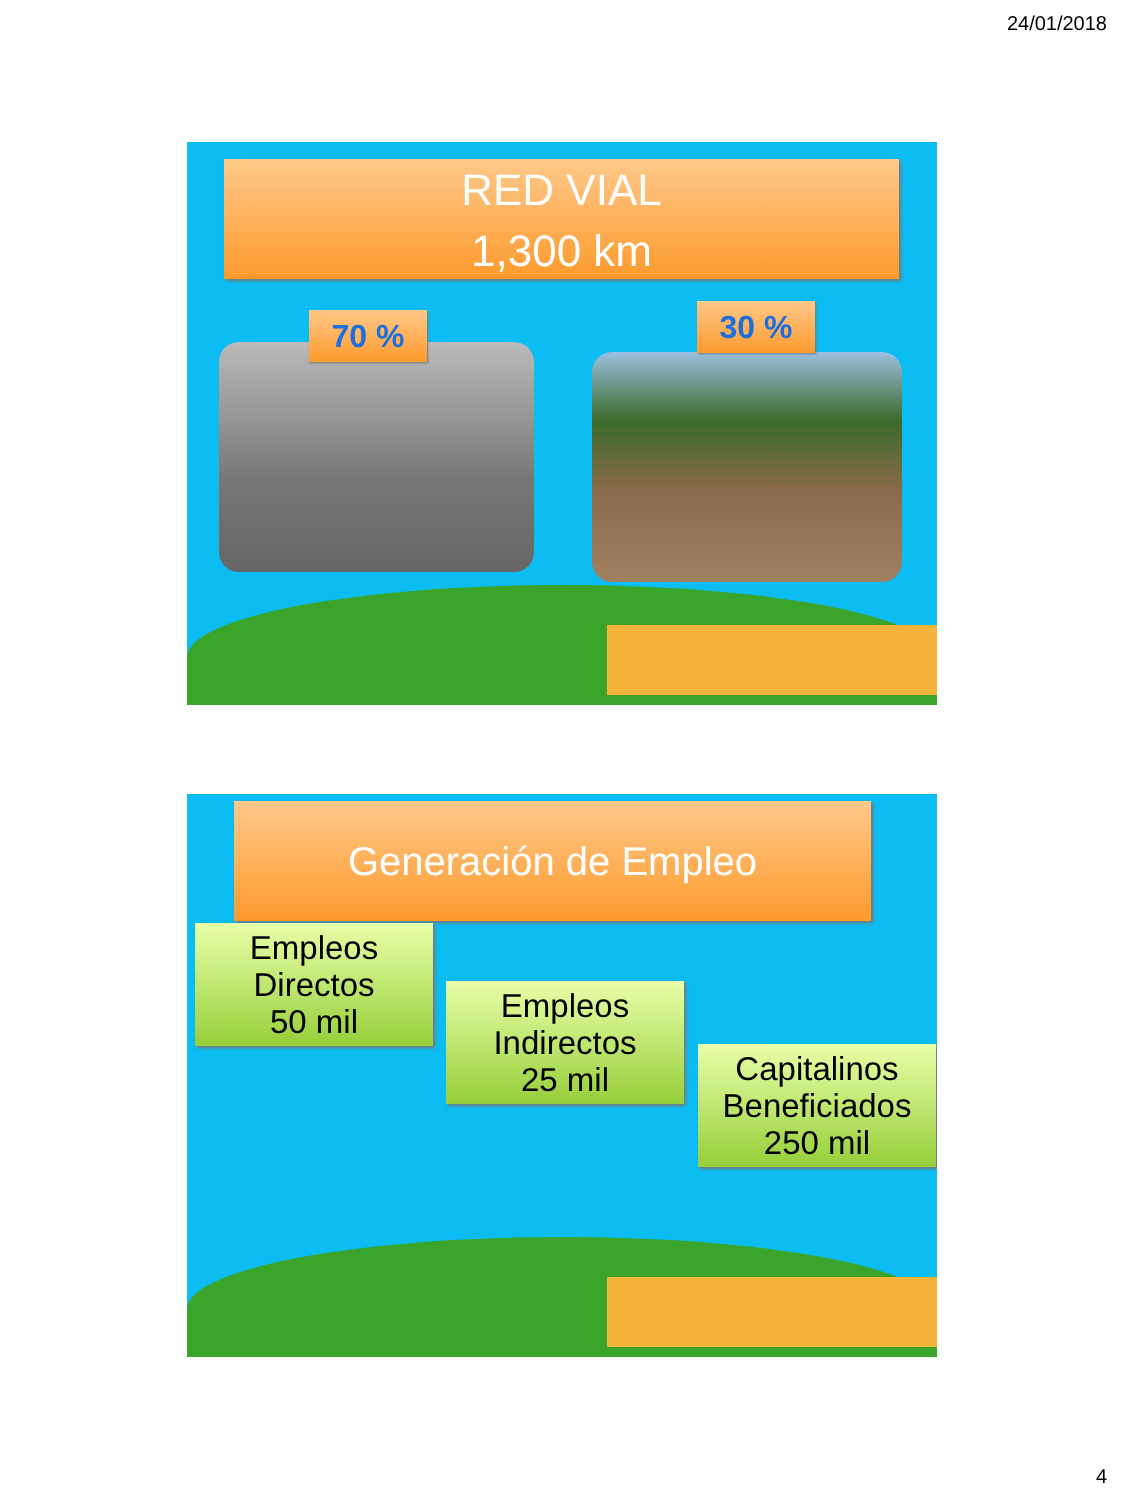24/01/2018
RED VIAL
1,300 km
70 % 30 %
Generación de Empleo
Empleos
Directos
50 mil
Empleos
Indirectos
25 mil
Capitalinos
Beneficiados
250 mil
4